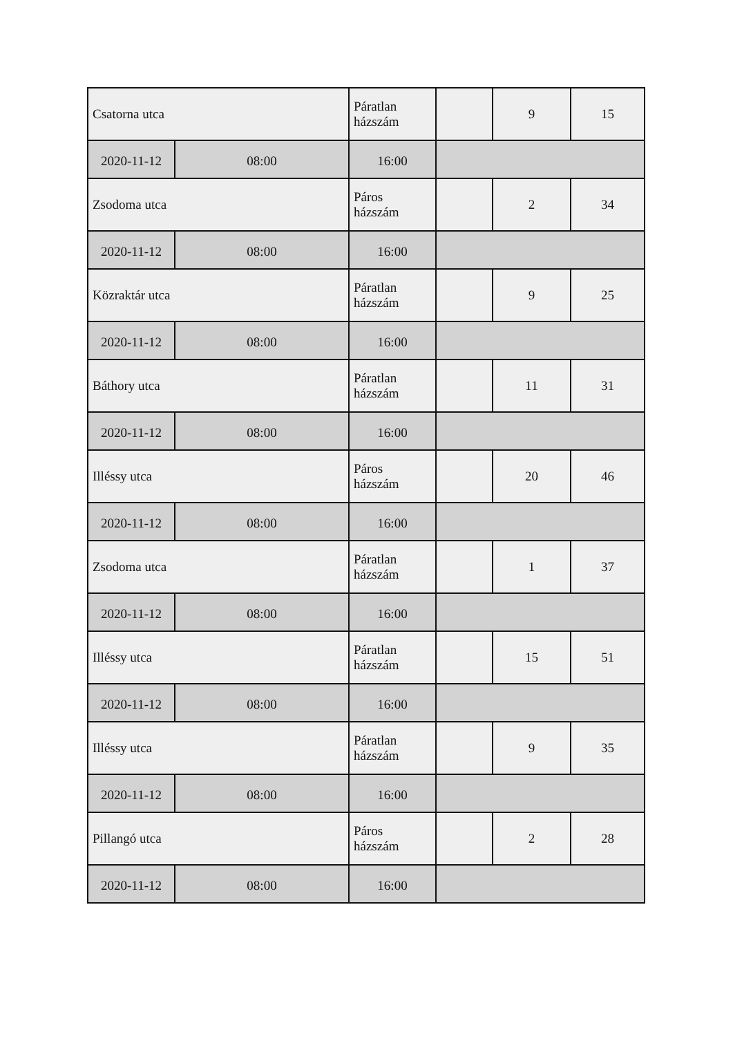| Csatorna utca | | Páratlan házszám | | 9 | 15 |
| 2020-11-12 | 08:00 | 16:00 | | | |
| Zsodoma utca | | Páros házszám | | 2 | 34 |
| 2020-11-12 | 08:00 | 16:00 | | | |
| Közraktár utca | | Páratlan házszám | | 9 | 25 |
| 2020-11-12 | 08:00 | 16:00 | | | |
| Báthory utca | | Páratlan házszám | | 11 | 31 |
| 2020-11-12 | 08:00 | 16:00 | | | |
| Illéssy utca | | Páros házszám | | 20 | 46 |
| 2020-11-12 | 08:00 | 16:00 | | | |
| Zsodoma utca | | Páratlan házszám | | 1 | 37 |
| 2020-11-12 | 08:00 | 16:00 | | | |
| Illéssy utca | | Páratlan házszám | | 15 | 51 |
| 2020-11-12 | 08:00 | 16:00 | | | |
| Illéssy utca | | Páratlan házszám | | 9 | 35 |
| 2020-11-12 | 08:00 | 16:00 | | | |
| Pillangó utca | | Páros házszám | | 2 | 28 |
| 2020-11-12 | 08:00 | 16:00 | | | |